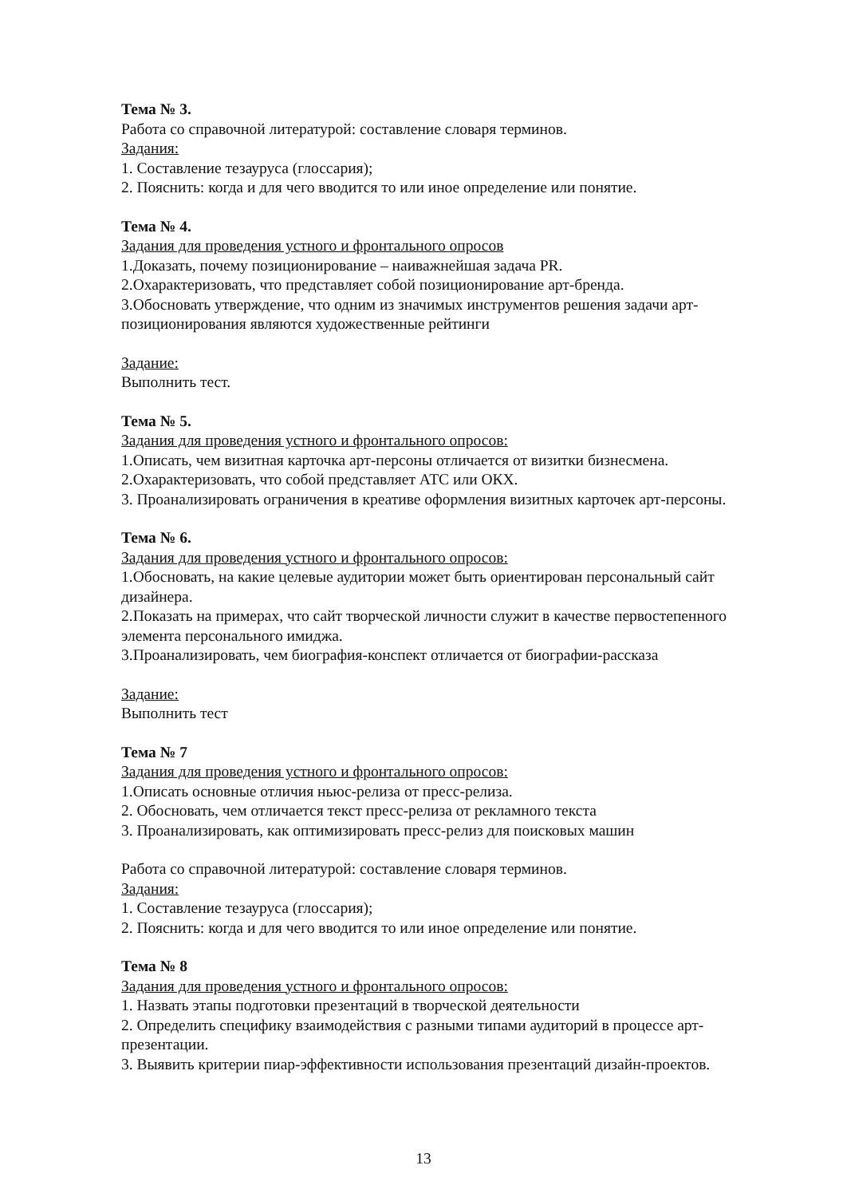Тема № 3.
Работа со справочной литературой: составление словаря терминов.
Задания:
1. Составление тезауруса (глоссария);
2. Пояснить: когда и для чего вводится то или иное определение или понятие.
Тема № 4.
Задания для проведения устного и фронтального опросов
1.Доказать, почему позиционирование – наиважнейшая задача PR.
2.Охарактеризовать, что представляет собой позиционирование арт-бренда.
3.Обосновать утверждение, что одним из значимых инструментов решения задачи арт-позиционирования являются художественные рейтинги
Задание:
Выполнить тест.
Тема № 5.
Задания для проведения устного и фронтального опросов:
1.Описать, чем визитная карточка арт-персоны отличается от визитки бизнесмена.
2.Охарактеризовать, что собой представляет АТС или ОКХ.
3. Проанализировать ограничения в креативе оформления визитных карточек арт-персоны.
Тема № 6.
Задания для проведения устного и фронтального опросов:
1.Обосновать, на какие целевые аудитории может быть ориентирован персональный сайт дизайнера.
2.Показать на примерах, что сайт творческой личности служит в качестве первостепенного элемента персонального имиджа.
3.Проанализировать, чем биография-конспект отличается от биографии-рассказа
Задание:
Выполнить тест
Тема № 7
Задания для проведения устного и фронтального опросов:
1.Описать основные отличия ньюс-релиза от пресс-релиза.
2. Обосновать, чем отличается текст пресс-релиза от рекламного текста
3. Проанализировать, как оптимизировать пресс-релиз для поисковых машин
Работа со справочной литературой: составление словаря терминов.
Задания:
1. Составление тезауруса (глоссария);
2. Пояснить: когда и для чего вводится то или иное определение или понятие.
Тема № 8
Задания для проведения устного и фронтального опросов:
1. Назвать этапы подготовки презентаций в творческой деятельности
2. Определить специфику взаимодействия с разными типами аудиторий в процессе арт-презентации.
3. Выявить критерии пиар-эффективности использования презентаций дизайн-проектов.
13